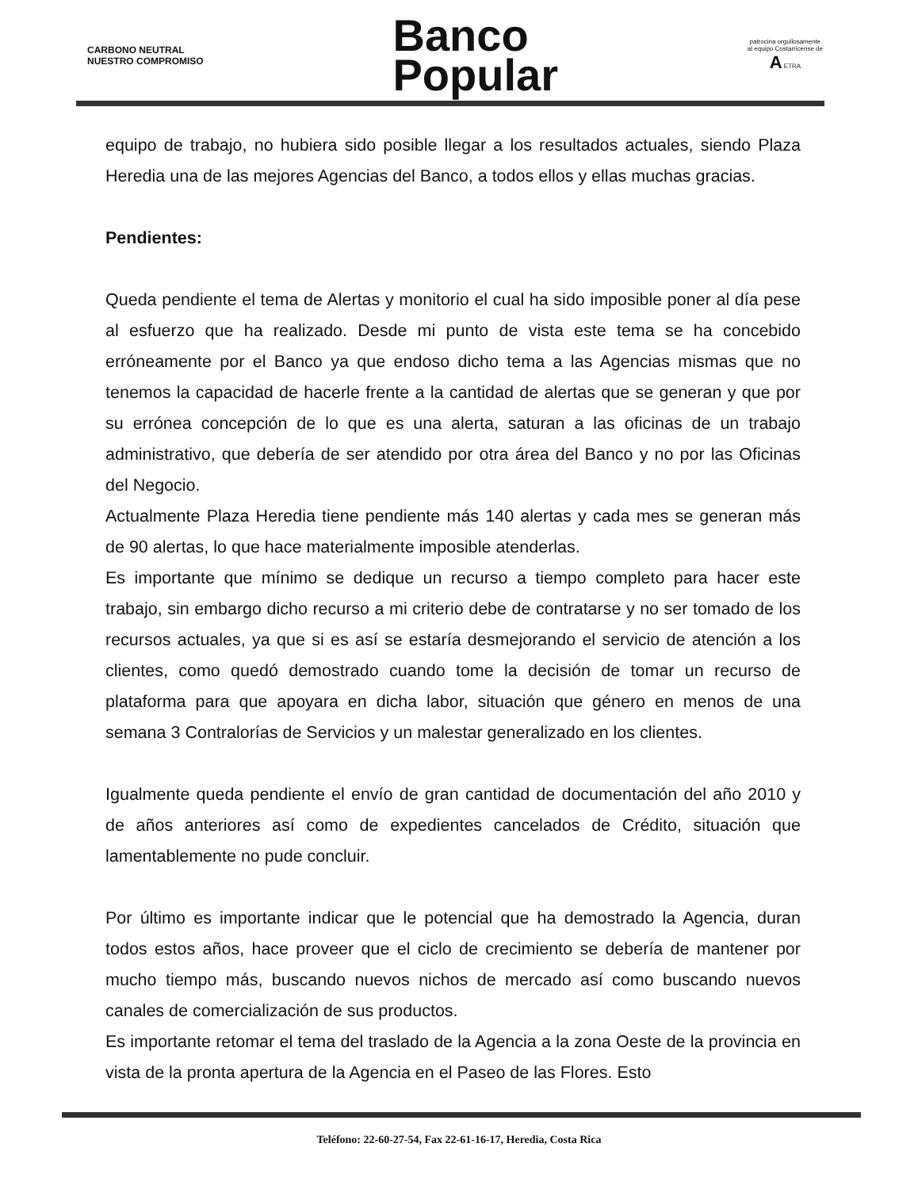CARBONO NEUTRAL
NUESTRO COMPROMISO
Banco
Popular
patrocina orgullosamente
al equipo Costarricense de
A ETRA
equipo de trabajo, no hubiera sido posible llegar a los resultados actuales, siendo Plaza Heredia una de las mejores Agencias del Banco, a todos ellos y ellas muchas gracias.
Pendientes:
Queda pendiente el tema de Alertas y monitorio el cual ha sido imposible poner al día pese al esfuerzo que ha realizado. Desde mi punto de vista este tema se ha concebido erróneamente por el Banco ya que endoso dicho tema a las Agencias mismas que no tenemos la capacidad de hacerle frente a la cantidad de alertas que se generan y que por su errónea concepción de lo que es una alerta, saturan a las oficinas de un trabajo administrativo, que debería de ser atendido por otra área del Banco y no por las Oficinas del Negocio.
Actualmente Plaza Heredia tiene pendiente más 140 alertas y cada mes se generan más de 90 alertas, lo que hace materialmente imposible atenderlas.
Es importante que mínimo se dedique un recurso a tiempo completo para hacer este trabajo, sin embargo dicho recurso a mi criterio debe de contratarse y no ser tomado de los recursos actuales, ya que si es así se estaría desmejorando el servicio de atención a los clientes, como quedó demostrado cuando tome la decisión de tomar un recurso de plataforma para que apoyara en dicha labor, situación que género en menos de una semana 3 Contralorías de Servicios y un malestar generalizado en los clientes.
Igualmente queda pendiente el envío de gran cantidad de documentación del año 2010 y de años anteriores así como de expedientes cancelados de Crédito, situación que lamentablemente no pude concluir.
Por último es importante indicar que le potencial que ha demostrado la Agencia, duran todos estos años, hace proveer que el ciclo de crecimiento se debería de mantener por mucho tiempo más, buscando nuevos nichos de mercado así como buscando nuevos canales de comercialización de sus productos.
Es importante retomar el tema del traslado de la Agencia a la zona Oeste de la provincia en vista de la pronta apertura de la Agencia en el Paseo de las Flores. Esto
Teléfono: 22-60-27-54, Fax 22-61-16-17, Heredia, Costa Rica